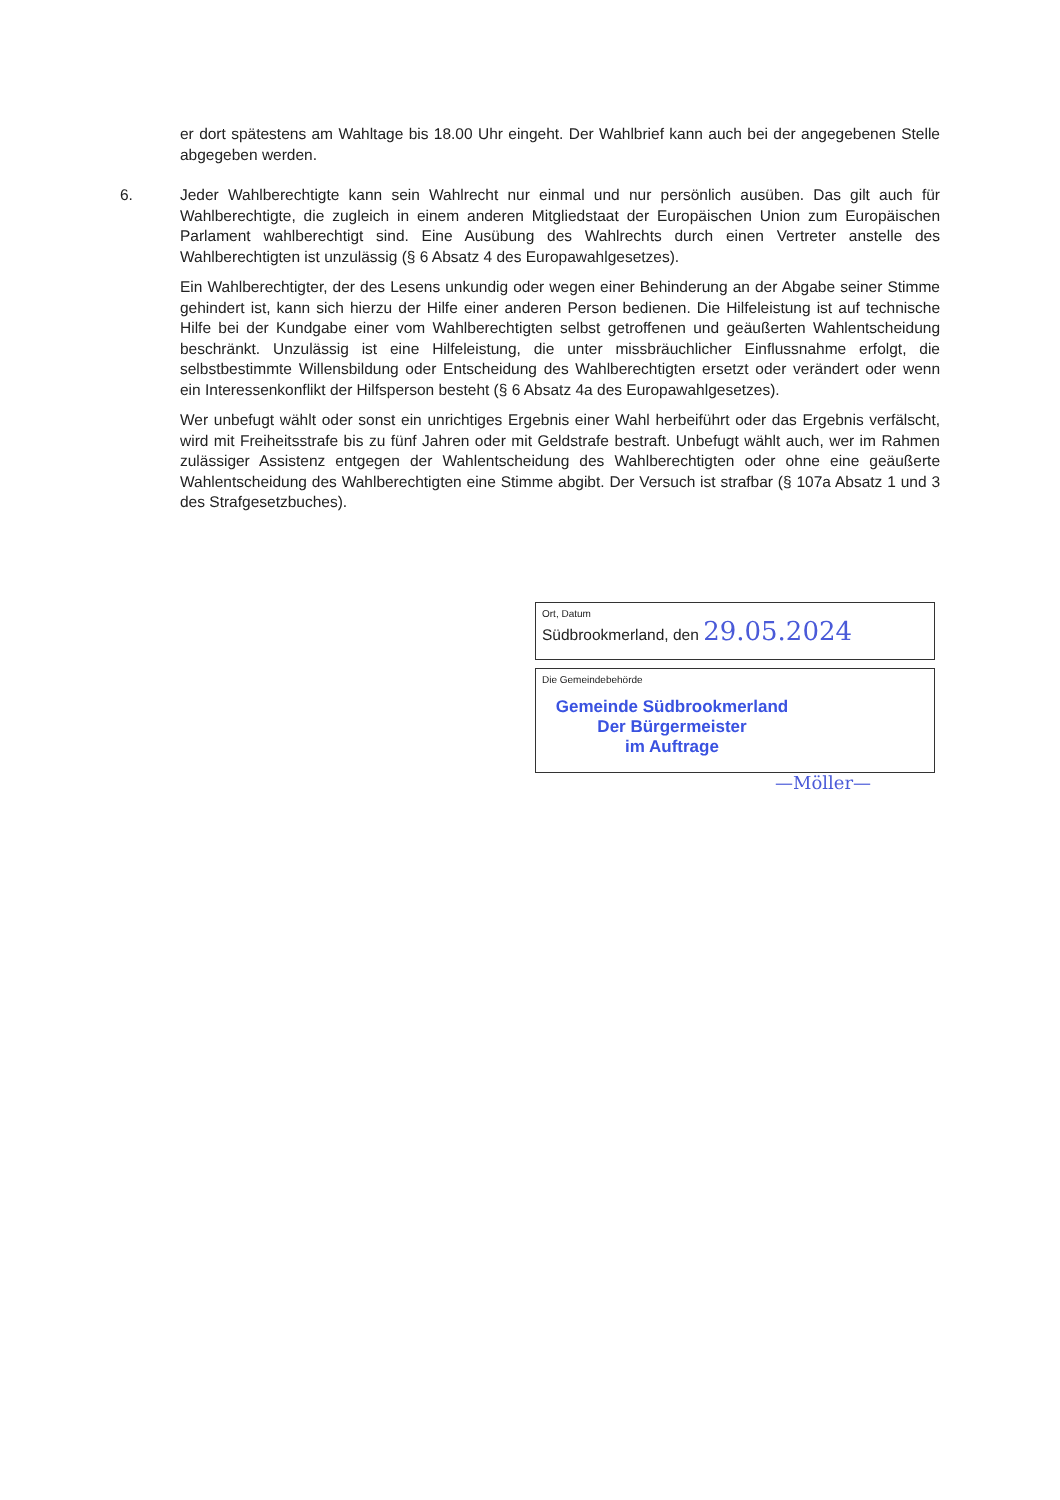er dort spätestens am Wahltage bis 18.00 Uhr eingeht. Der Wahlbrief kann auch bei der angegebenen Stelle abgegeben werden.
6. Jeder Wahlberechtigte kann sein Wahlrecht nur einmal und nur persönlich ausüben. Das gilt auch für Wahlberechtigte, die zugleich in einem anderen Mitgliedstaat der Europäischen Union zum Europäischen Parlament wahlberechtigt sind. Eine Ausübung des Wahlrechts durch einen Vertreter anstelle des Wahlberechtigten ist unzulässig (§ 6 Absatz 4 des Europawahlgesetzes).
Ein Wahlberechtigter, der des Lesens unkundig oder wegen einer Behinderung an der Abgabe seiner Stimme gehindert ist, kann sich hierzu der Hilfe einer anderen Person bedienen. Die Hilfeleistung ist auf technische Hilfe bei der Kundgabe einer vom Wahlberechtigten selbst getroffenen und geäußerten Wahlentscheidung beschränkt. Unzulässig ist eine Hilfeleistung, die unter missbräuchlicher Einflussnahme erfolgt, die selbstbestimmte Willensbildung oder Entscheidung des Wahlberechtigten ersetzt oder verändert oder wenn ein Interessenkonflikt der Hilfsperson besteht (§ 6 Absatz 4a des Europawahlgesetzes).
Wer unbefugt wählt oder sonst ein unrichtiges Ergebnis einer Wahl herbeiführt oder das Ergebnis verfälscht, wird mit Freiheitsstrafe bis zu fünf Jahren oder mit Geldstrafe bestraft. Unbefugt wählt auch, wer im Rahmen zulässiger Assistenz entgegen der Wahlentscheidung des Wahlberechtigten oder ohne eine geäußerte Wahlentscheidung des Wahlberechtigten eine Stimme abgibt. Der Versuch ist strafbar (§ 107a Absatz 1 und 3 des Strafgesetzbuches).
Ort, Datum
Südbrookmerland, den 29.05.2024
Die Gemeindebehörde
Gemeinde Südbrookmerland
Der Bürgermeister
im Auftrage
—Möller—